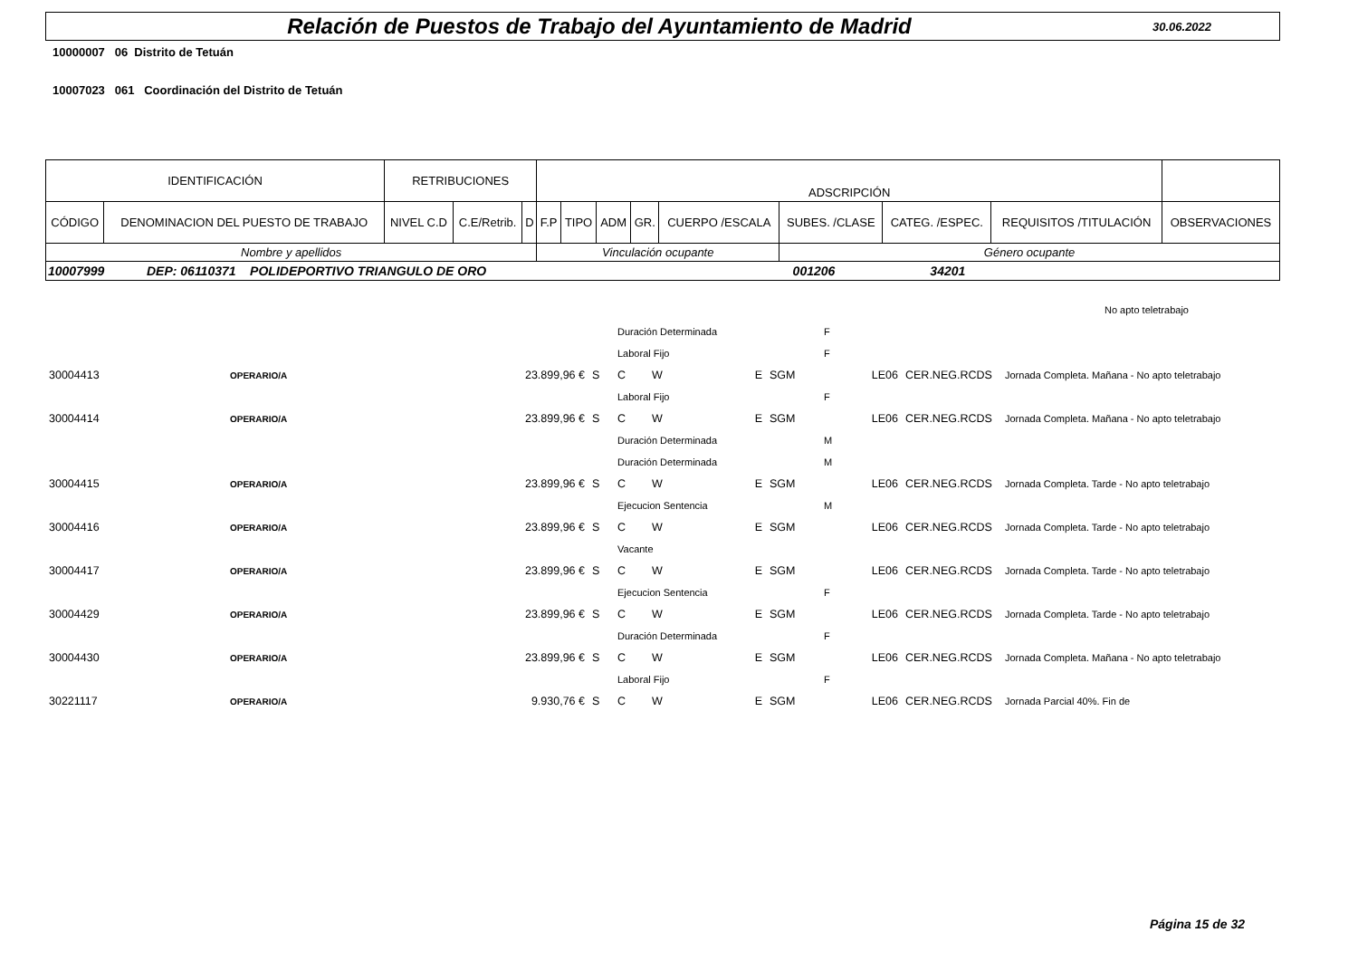Relación de Puestos de Trabajo del Ayuntamiento de Madrid
30.06.2022
10000007 06 Distrito de Tetuán
10007023 061 Coordinación del Distrito de Tetuán
| IDENTIFICACIÓN | | RETRIBUCIONES | | | ADSCRIPCIÓN | | | | | | | | |
| --- | --- | --- | --- | --- | --- | --- | --- | --- | --- | --- | --- | --- | --- |
| CÓDIGO | DENOMINACION DEL PUESTO DE TRABAJO | NIVEL C.D | C.E/Retrib. | D | F.P | TIPO | ADM | GR. | CUERPO /ESCALA | SUBES. /CLASE | CATEG. /ESPEC. | REQUISITOS /TITULACIÓN | OBSERVACIONES |
| Nombre y apellidos | | | | | Vinculación ocupante | | | | | Género ocupante | | | |
| 10007999 DEP: 06110371 POLIDEPORTIVO TRIANGULO DE ORO 001206 34201 | | | | | | | | | | | | | |
| | | | | | | | | | | | No apto teletrabajo |
| | | | | Duración Determinada | | | | F | | | |
| | | | | Laboral Fijo | | | | F | | | |
| 30004413 | OPERARIO/A | 23.899,96 € | S | C | W | E | SGM | LE06 | CER.NEG.RCDS | Jornada Completa. Mañana - No apto teletrabajo | |
| | | | | Laboral Fijo | | | | F | | | |
| 30004414 | OPERARIO/A | 23.899,96 € | S | C | W | E | SGM | LE06 | CER.NEG.RCDS | Jornada Completa. Mañana - No apto teletrabajo | |
| | | | | Duración Determinada | | | | M | | | |
| | | | | Duración Determinada | | | | M | | | |
| 30004415 | OPERARIO/A | 23.899,96 € | S | C | W | E | SGM | LE06 | CER.NEG.RCDS | Jornada Completa. Tarde - No apto teletrabajo | |
| | | | | Ejecucion Sentencia | | | | M | | | |
| 30004416 | OPERARIO/A | 23.899,96 € | S | C | W | E | SGM | LE06 | CER.NEG.RCDS | Jornada Completa. Tarde - No apto teletrabajo | |
| | | | | Vacante | | | | | | | |
| 30004417 | OPERARIO/A | 23.899,96 € | S | C | W | E | SGM | LE06 | CER.NEG.RCDS | Jornada Completa. Tarde - No apto teletrabajo | |
| | | | | Ejecucion Sentencia | | | | F | | | |
| 30004429 | OPERARIO/A | 23.899,96 € | S | C | W | E | SGM | LE06 | CER.NEG.RCDS | Jornada Completa. Tarde - No apto teletrabajo | |
| | | | | Duración Determinada | | | | F | | | |
| 30004430 | OPERARIO/A | 23.899,96 € | S | C | W | E | SGM | LE06 | CER.NEG.RCDS | Jornada Completa. Mañana - No apto teletrabajo | |
| | | | | Laboral Fijo | | | | F | | | |
| 30221117 | OPERARIO/A | 9.930,76 € | S | C | W | E | SGM | LE06 | CER.NEG.RCDS | Jornada Parcial 40%. Fin de | |
Página 15 de 32